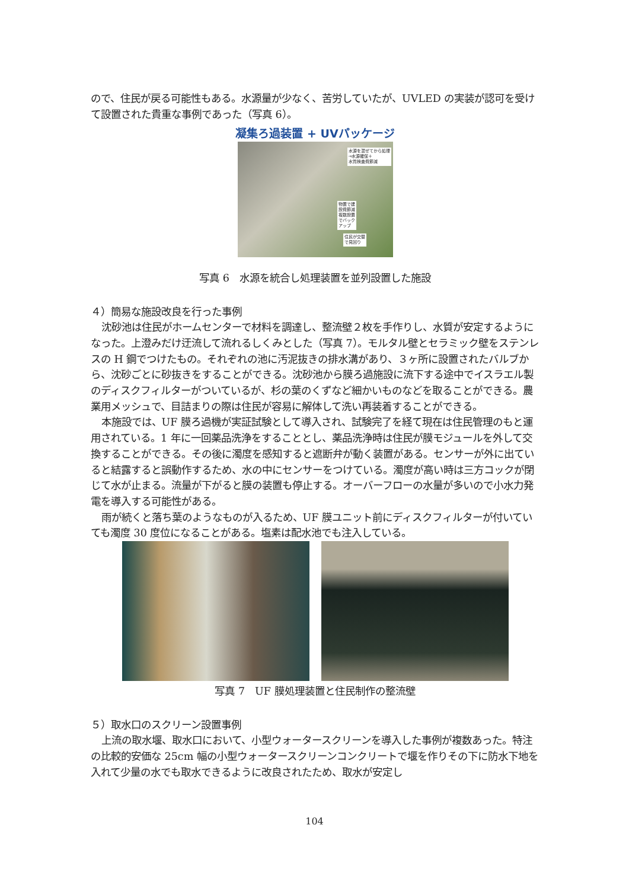ので、住民が戻る可能性もある。水源量が少なく、苦労していたが、UVLED の実装が認可を受けて設置された貴重な事例であった（写真 6）。
凝集ろ過装置 + UVパッケージ
水源を混ぜてから処理
→水源確保＋
水質検査費節減
物置で建
設費節減
複数設置
でバック
アップ
住民が交替
で見回り
写真 6　水源を統合し処理装置を並列設置した施設
４）簡易な施設改良を行った事例
沈砂池は住民がホームセンターで材料を調達し、整流壁２枚を手作りし、水質が安定するようになった。上澄みだけ迂流して流れるしくみとした（写真 7）。モルタル壁とセラミック壁をステンレスの H 鋼でつけたもの。それぞれの池に汚泥抜きの排水溝があり、３ヶ所に設置されたバルブから、沈砂ごとに砂抜きをすることができる。沈砂池から膜ろ過施設に流下する途中でイスラエル製のディスクフィルターがついているが、杉の葉のくずなど細かいものなどを取ることができる。農業用メッシュで、目詰まりの際は住民が容易に解体して洗い再装着することができる。
本施設では、UF 膜ろ過機が実証試験として導入され、試験完了を経て現在は住民管理のもと運用されている。1 年に一回薬品洗浄をすることとし、薬品洗浄時は住民が膜モジュールを外して交換することができる。その後に濁度を感知すると遮断弁が動く装置がある。センサーが外に出ていると結露すると誤動作するため、水の中にセンサーをつけている。濁度が高い時は三方コックが閉じて水が止まる。流量が下がると膜の装置も停止する。オーバーフローの水量が多いので小水力発電を導入する可能性がある。
雨が続くと落ち葉のようなものが入るため、UF 膜ユニット前にディスクフィルターが付いていても濁度 30 度位になることがある。塩素は配水池でも注入している。
写真 7　UF 膜処理装置と住民制作の整流壁
５）取水口のスクリーン設置事例
上流の取水堰、取水口において、小型ウォータースクリーンを導入した事例が複数あった。特注の比較的安価な 25cm 幅の小型ウォータースクリーンコンクリートで堰を作りその下に防水下地を入れて少量の水でも取水できるように改良されたため、取水が安定し
104